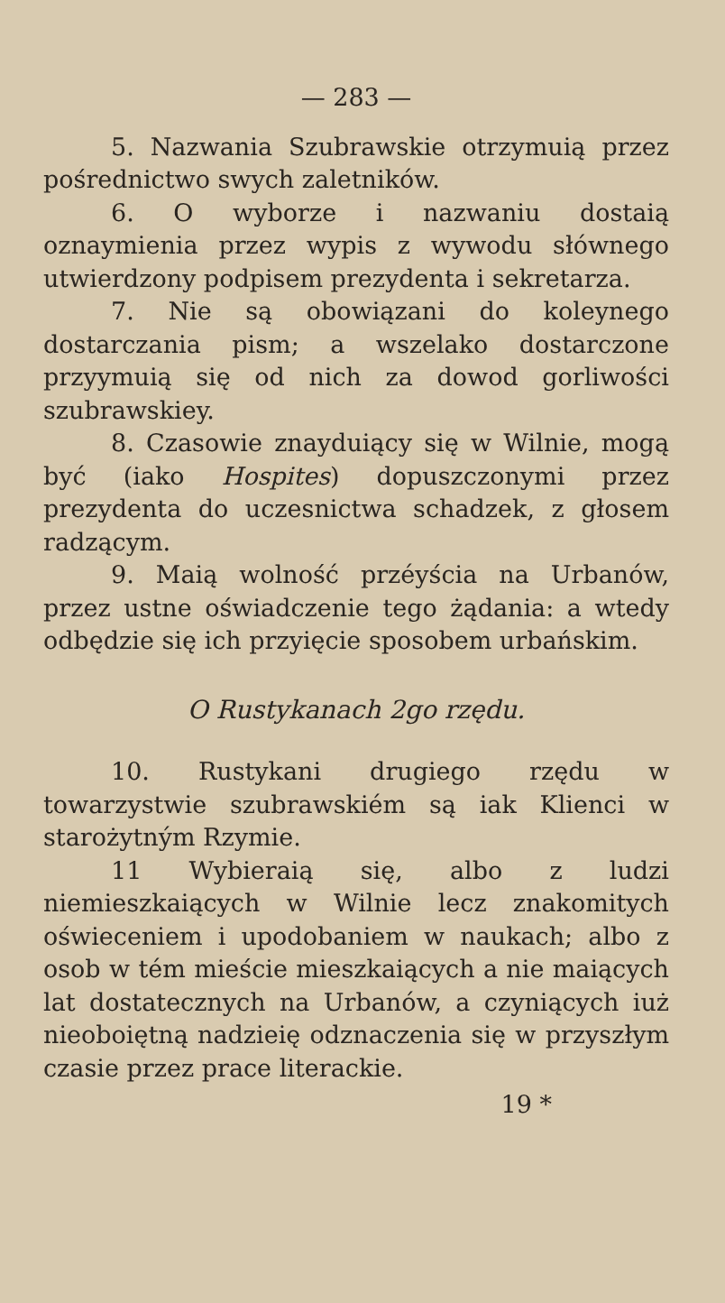— 283 —
5. Nazwania Szubrawskie otrzymuią przez pośrednictwo swych zaletników.
6. O wyborze i nazwaniu dostaią oznaymienia przez wypis z wywodu słównego utwierdzony podpisem prezydenta i sekretarza.
7. Nie są obowiązani do koleynego dostarczania pism; a wszelako dostarczone przyymuią się od nich za dowod gorliwości szubrawskiey.
8. Czasowie znayduiący się w Wilnie, mogą być (iako Hospites) dopuszczonymi przez prezydenta do uczesnictwa schadzek, z głosem radzącym.
9. Maią wolność przéyścia na Urbanów, przez ustne oświadczenie tego żądania: a wtedy odbędzie się ich przyięcie sposobem urbańskim.
O Rustykanach 2go rzędu.
10. Rustykani drugiego rzędu w towarzystwie szubrawskiém są iak Klienci w starożytným Rzymie.
11 Wybieraią się, albo z ludzi niemieszkaiących w Wilnie lecz znakomitych oświeceniem i upodobaniem w naukach; albo z osob w tém mieście mieszkaiących a nie maiących lat dostatecznych na Urbanów, a czyniących iuż nieoboiętną nadzieię odznaczenia się w przyszłym czasie przez prace literackie.
19 *